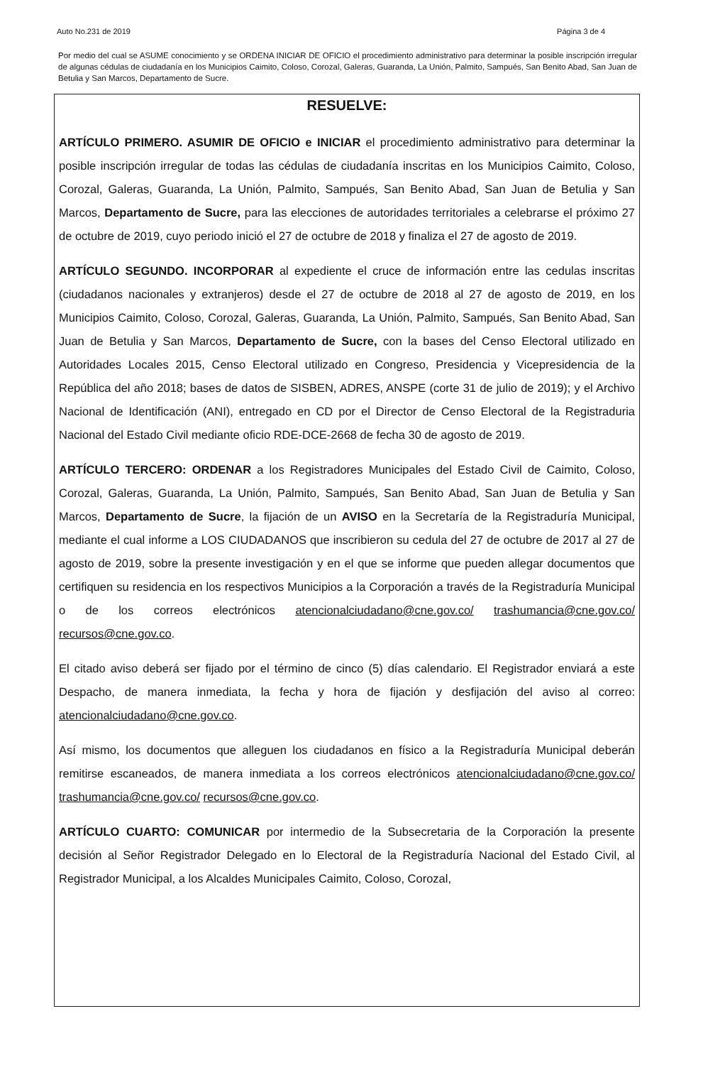Auto No.231 de 2019 Página 3 de 4
Por medio del cual se ASUME conocimiento y se ORDENA INICIAR DE OFICIO el procedimiento administrativo para determinar la posible inscripción irregular de algunas cédulas de ciudadanía en los Municipios Caimito, Coloso, Corozal, Galeras, Guaranda, La Unión, Palmito, Sampués, San Benito Abad, San Juan de Betulia y San Marcos, Departamento de Sucre.
RESUELVE:
ARTÍCULO PRIMERO. ASUMIR DE OFICIO e INICIAR el procedimiento administrativo para determinar la posible inscripción irregular de todas las cédulas de ciudadanía inscritas en los Municipios Caimito, Coloso, Corozal, Galeras, Guaranda, La Unión, Palmito, Sampués, San Benito Abad, San Juan de Betulia y San Marcos, Departamento de Sucre, para las elecciones de autoridades territoriales a celebrarse el próximo 27 de octubre de 2019, cuyo periodo inició el 27 de octubre de 2018 y finaliza el 27 de agosto de 2019.
ARTÍCULO SEGUNDO. INCORPORAR al expediente el cruce de información entre las cedulas inscritas (ciudadanos nacionales y extranjeros) desde el 27 de octubre de 2018 al 27 de agosto de 2019, en los Municipios Caimito, Coloso, Corozal, Galeras, Guaranda, La Unión, Palmito, Sampués, San Benito Abad, San Juan de Betulia y San Marcos, Departamento de Sucre, con la bases del Censo Electoral utilizado en Autoridades Locales 2015, Censo Electoral utilizado en Congreso, Presidencia y Vicepresidencia de la República del año 2018; bases de datos de SISBEN, ADRES, ANSPE (corte 31 de julio de 2019); y el Archivo Nacional de Identificación (ANI), entregado en CD por el Director de Censo Electoral de la Registraduria Nacional del Estado Civil mediante oficio RDE-DCE-2668 de fecha 30 de agosto de 2019.
ARTÍCULO TERCERO: ORDENAR a los Registradores Municipales del Estado Civil de Caimito, Coloso, Corozal, Galeras, Guaranda, La Unión, Palmito, Sampués, San Benito Abad, San Juan de Betulia y San Marcos, Departamento de Sucre, la fijación de un AVISO en la Secretaría de la Registraduría Municipal, mediante el cual informe a LOS CIUDADANOS que inscribieron su cedula del 27 de octubre de 2017 al 27 de agosto de 2019, sobre la presente investigación y en el que se informe que pueden allegar documentos que certifiquen su residencia en los respectivos Municipios a la Corporación a través de la Registraduría Municipal o de los correos electrónicos atencionalciudadano@cne.gov.co/ trashumancia@cne.gov.co/ recursos@cne.gov.co.
El citado aviso deberá ser fijado por el término de cinco (5) días calendario. El Registrador enviará a este Despacho, de manera inmediata, la fecha y hora de fijación y desfijación del aviso al correo: atencionalciudadano@cne.gov.co.
Así mismo, los documentos que alleguen los ciudadanos en físico a la Registraduría Municipal deberán remitirse escaneados, de manera inmediata a los correos electrónicos atencionalciudadano@cne.gov.co/ trashumancia@cne.gov.co/ recursos@cne.gov.co.
ARTÍCULO CUARTO: COMUNICAR por intermedio de la Subsecretaria de la Corporación la presente decisión al Señor Registrador Delegado en lo Electoral de la Registraduría Nacional del Estado Civil, al Registrador Municipal, a los Alcaldes Municipales Caimito, Coloso, Corozal,